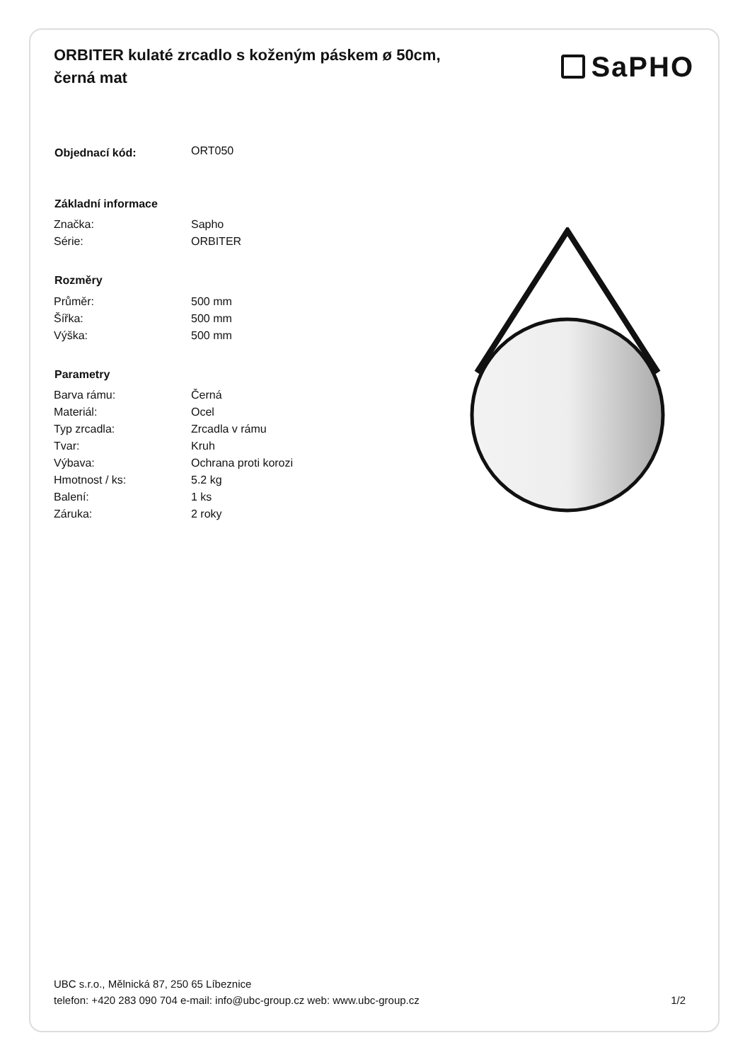ORBITER kulaté zrcadlo s koženým páskem ø 50cm, černá mat
SaPHO
| Objednací kód: | ORT050 |
| Základní informace | |
| Značka: | Sapho |
| Série: | ORBITER |
| Rozměry | |
| Průměr: | 500 mm |
| Šířka: | 500 mm |
| Výška: | 500 mm |
| Parametry | |
| Barva rámu: | Černá |
| Materiál: | Ocel |
| Typ zrcadla: | Zrcadla v rámu |
| Tvar: | Kruh |
| Výbava: | Ochrana proti korozi |
| Hmotnost / ks: | 5.2 kg |
| Balení: | 1 ks |
| Záruka: | 2 roky |
UBC s.r.o., Mělnická 87, 250 65 Líbeznice
telefon: +420 283 090 704 e-mail: info@ubc-group.cz web: www.ubc-group.cz 1/2